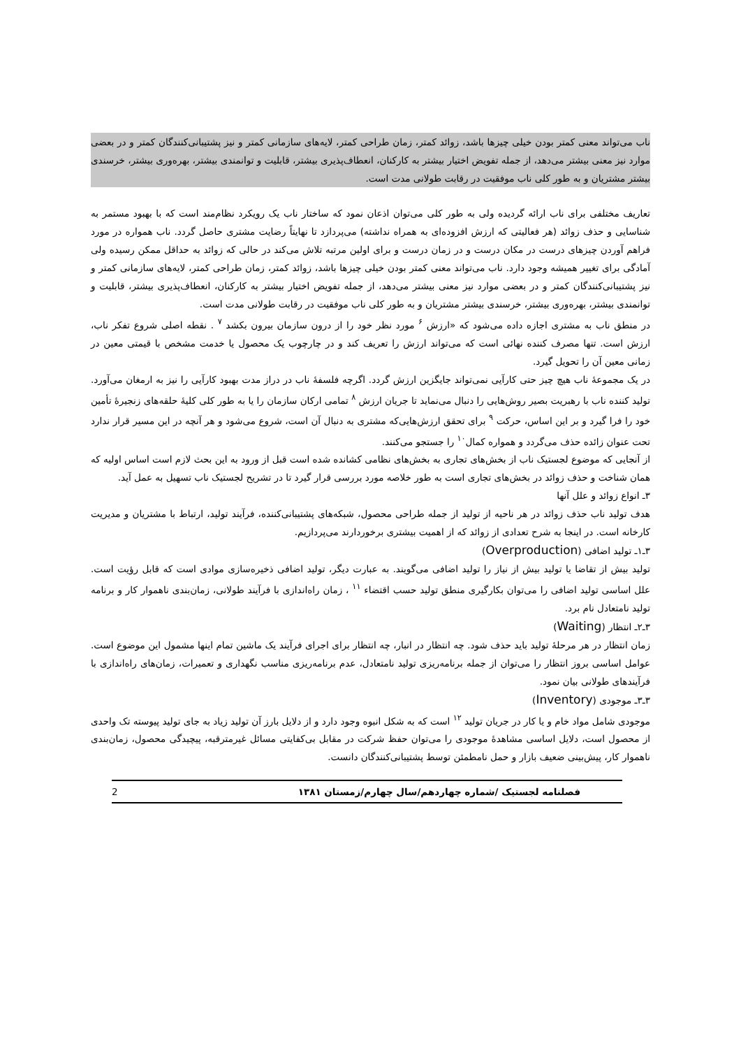ناب می‌تواند معنی کمتر بودن خیلی چیزها باشد، زوائد کمتر، زمان طراحی کمتر، لایه‌های سازمانی کمتر و نیز پشتیبانی‌کنندگان کمتر و در بعضی موارد نیز معنی بیشتر می‌دهد، از جمله تفویض اختیار بیشتر به کارکنان، انعطاف‌پذیری بیشتر، قابلیت و توانمندی بیشتر، بهره‌وری بیشتر، خرسندی بیشتر مشتریان و به طور کلی ناب موفقیت در رقابت طولانی مدت است.
تعاریف مختلفی برای ناب ارائه گردیده ولی به طور کلی می‌توان اذعان نمود که ساختار ناب یک رویکرد نظام‌مند است که با بهبود مستمر به شناسایی و حذف زوائد (هر فعالیتی که ارزش افزوده‌ای به همراه نداشته) می‌پردازد تا نهایتاً رضایت مشتری حاصل گردد. ناب همواره در مورد فراهم آوردن چیزهای درست در مکان درست و در زمان درست و برای اولین مرتبه تلاش می‌کند در حالی که زوائد به حداقل ممکن رسیده ولی آمادگی برای تغییر همیشه وجود دارد. ناب می‌تواند معنی کمتر بودن خیلی چیزها باشد، زوائد کمتر، زمان طراحی کمتر، لایه‌های سازمانی کمتر و نیز پشتیبانی‌کنندگان کمتر و در بعضی موارد نیز معنی بیشتر می‌دهد، از جمله تفویض اختیار بیشتر به کارکنان، انعطاف‌پذیری بیشتر، قابلیت و توانمندی بیشتر، بهره‌وری بیشتر، خرسندی بیشتر مشتریان و به طور کلی ناب موفقیت در رقابت طولانی مدت است.
در منطق ناب به مشتری اجازه داده می‌شود که «ارزش <sup>۶</sup> مورد نظر خود را از درون سازمان بیرون بکشد <sup>۷</sup> . نقطه اصلی شروع تفکر ناب، ارزش است. تنها مصرف کننده نهائی است که می‌تواند ارزش را تعریف کند و در چارچوب یک محصول یا خدمت مشخص با قیمتی معین در زمانی معین آن را تحویل گیرد.
در یک مجموعهٔ ناب هیچ چیز حتی کارآیی نمی‌تواند جایگزین ارزش گردد. اگرچه فلسفهٔ ناب در دراز مدت بهبود کارآیی را نیز به ارمغان می‌آورد. تولید کننده ناب با رهبریت بصیر روش‌هایی را دنبال می‌نماید تا جریان ارزش <sup>۸</sup> تمامی ارکان سازمان را یا به طور کلی کلیهٔ حلقه‌های زنجیرهٔ تأمین خود را فرا گیرد و بر این اساس، حرکت <sup>۹</sup> برای تحقق ارزش‌هایی‌که مشتری به دنبال آن است، شروع می‌شود و هر آنچه در این مسیر قرار ندارد تحت عنوان زائده حذف می‌گردد و همواره کمال<sup>۱۰</sup> را جستجو می‌کنند.
از آنجایی که موضوع لجستیک ناب از بخش‌های تجاری به بخش‌های نظامی کشانده شده است قبل از ورود به این بحث لازم است اساس اولیه که همان شناخت و حذف زوائد در بخش‌های تجاری است به طور خلاصه مورد بررسی قرار گیرد تا در تشریح لجستیک ناب تسهیل به عمل آید.
۳ـ انواع زوائد و علل آنها
هدف تولید ناب حذف زوائد در هر ناحیه از تولید از جمله طراحی محصول، شبکه‌های پشتیبانی‌کننده، فرآیند تولید، ارتباط با مشتریان و مدیریت کارخانه است. در اینجا به شرح تعدادی از زوائد که از اهمیت بیشتری برخوردارند می‌پردازیم.
۳ـ۱ـ تولید اضافی (Overproduction)
تولید بیش از تقاضا یا تولید بیش از نیاز را تولید اضافی می‌گویند. به عبارت دیگر، تولید اضافی ذخیره‌سازی موادی است که قابل رؤیت است. علل اساسی تولید اضافی را می‌توان بکارگیری منطق تولید حسب اقتضاء <sup>۱۱</sup> ، زمان راه‌اندازی با فرآیند طولانی، زمان‌بندی ناهموار کار و برنامه تولید نامتعادل نام برد.
۳ـ۲ـ انتظار (Waiting)
زمان انتظار در هر مرحلهٔ تولید باید حذف شود. چه انتظار در انبار، چه انتظار برای اجرای فرآیند یک ماشین تمام اینها مشمول این موضوع است. عوامل اساسی بروز انتظار را می‌توان از جمله برنامه‌ریزی تولید نامتعادل، عدم برنامه‌ریزی مناسب نگهداری و تعمیرات، زمان‌های راه‌اندازی با فرآیندهای طولانی بیان نمود.
۳ـ۳ـ موجودی (Inventory)
موجودی شامل مواد خام و یا کار در جریان تولید <sup>۱۲</sup> است که به شکل انبوه وجود دارد و از دلایل بارز آن تولید زیاد به جای تولید پیوسته تک واحدی از محصول است، دلایل اساسی مشاهدهٔ موجودی را می‌توان حفظ شرکت در مقابل بی‌کفایتی مسائل غیرمترقبه، پیچیدگی محصول، زمان‌بندی ناهموار کار، پیش‌بینی ضعیف بازار و حمل نامطمئن توسط پشتیبانی‌کنندگان دانست.
فصلنامه لجستیک /شماره چهاردهم/سال چهارم/زمستان ۱۳۸۱ 2